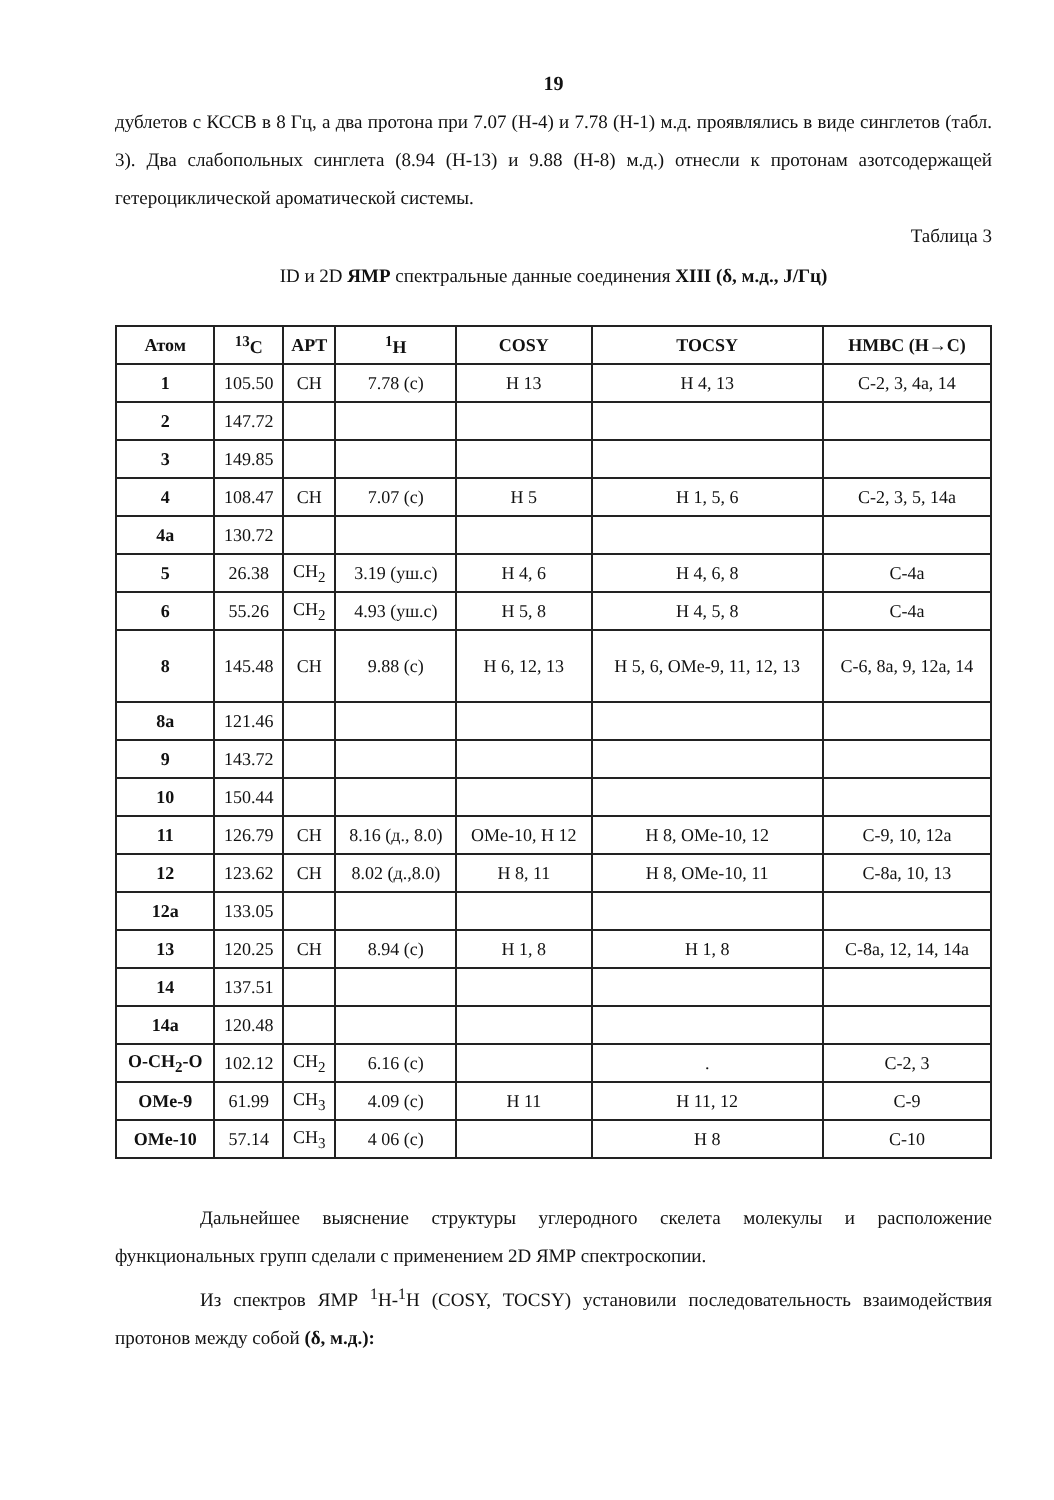19
дублетов с КССВ в 8 Гц, а два протона при 7.07 (Н-4) и 7.78 (Н-1) м.д. проявлялись в виде синглетов (табл. 3). Два слабопольных синглета (8.94 (Н-13) и 9.88 (Н-8) м.д.) отнесли к протонам азотсодержащей гетероциклической ароматической системы.
Таблица 3
ID и 2D ЯМР спектральные данные соединения XIII (δ, м.д., J/Гц)
| Атом | <sup>13</sup>C | APT | <sup>1</sup>H | COSY | TOCSY | HMBC (H→C) |
| --- | --- | --- | --- | --- | --- | --- |
| 1 | 105.50 | CH | 7.78 (с) | H 13 | H 4, 13 | C-2, 3, 4a, 14 |
| 2 | 147.72 | | | | | |
| 3 | 149.85 | | | | | |
| 4 | 108.47 | CH | 7.07 (с) | H 5 | H 1, 5, 6 | C-2, 3, 5, 14a |
| 4a | 130.72 | | | | | |
| 5 | 26.38 | CH<sub>2</sub> | 3.19 (уш.с) | H 4, 6 | H 4, 6, 8 | C-4a |
| 6 | 55.26 | CH<sub>2</sub> | 4.93 (уш.с) | H 5, 8 | H 4, 5, 8 | C-4a |
| 8 | 145.48 | CH | 9.88 (с) | H 6, 12, 13 | H 5, 6, OMe-9, 11, 12, 13 | C-6, 8a, 9, 12a, 14 |
| 8a | 121.46 | | | | | |
| 9 | 143.72 | | | | | |
| 10 | 150.44 | | | | | |
| 11 | 126.79 | CH | 8.16 (д., 8.0) | OMe-10, H 12 | H 8, OMe-10, 12 | C-9, 10, 12a |
| 12 | 123.62 | CH | 8.02 (д.,8.0) | H 8, 11 | H 8, OMe-10, 11 | C-8a, 10, 13 |
| 12a | 133.05 | | | | | |
| 13 | 120.25 | CH | 8.94 (с) | H 1, 8 | H 1, 8 | C-8a, 12, 14, 14a |
| 14 | 137.51 | | | | | |
| 14a | 120.48 | | | | | |
| O-CH<sub>2</sub>-O | 102.12 | CH<sub>2</sub> | 6.16 (с) | | . | C-2, 3 |
| OMe-9 | 61.99 | CH<sub>3</sub> | 4.09 (с) | H 11 | H 11, 12 | C-9 |
| OMe-10 | 57.14 | CH<sub>3</sub> | 4 06 (с) | | H 8 | C-10 |
Дальнейшее выяснение структуры углеродного скелета молекулы и расположение функциональных групп сделали с применением 2D ЯМР спектроскопии.
Из спектров ЯМР <sup>1</sup>H-<sup>1</sup>H (COSY, TOCSY) установили последовательность взаимодействия протонов между собой (δ, м.д.):